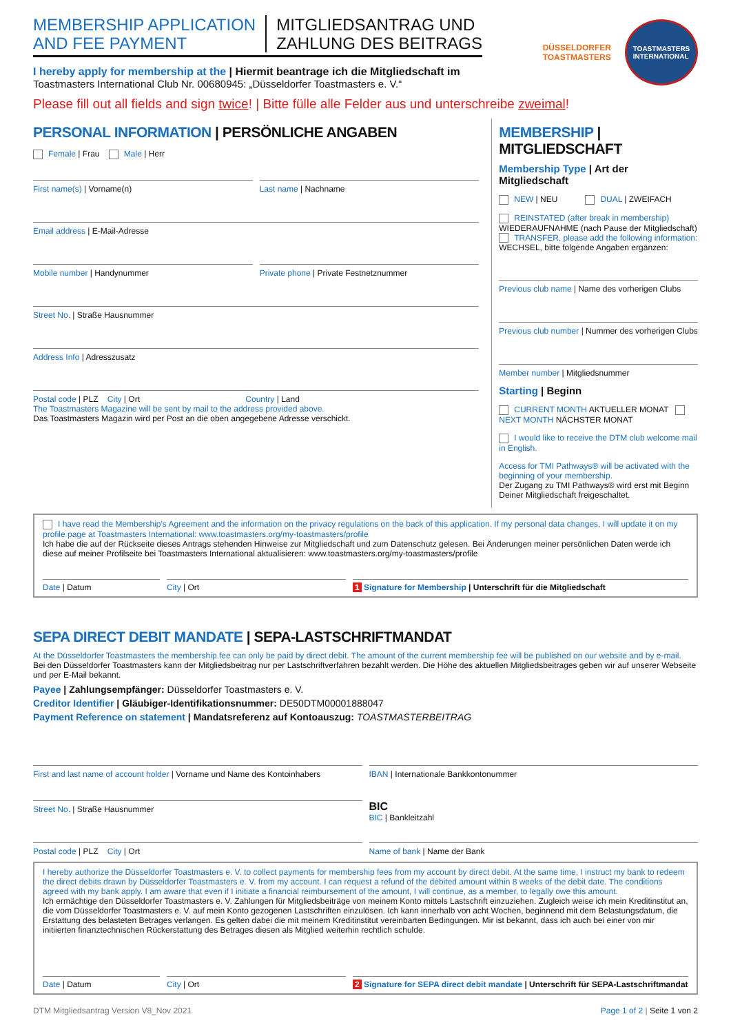MEMBERSHIP APPLICATION
AND FEE PAYMENT
MITGLIEDSANTRAG UND
ZAHLUNG DES BEITRAGS
I hereby apply for membership at the | Hiermit beantrage ich die Mitgliedschaft im
Toastmasters International Club Nr. 00680945: „Düsseldorfer Toastmasters e. V.“
DÜSSELDORFER
TOASTMASTERS
TOASTMASTERS
INTERNATIONAL
Please fill out all fields and sign twice! | Bitte fülle alle Felder aus und unterschreibe zweimal!
PERSONAL INFORMATION | PERSÖNLICHE ANGABEN
Female | Frau Male | Herr
First name(s) | Vorname(n) Last name | Nachname
Email address | E-Mail-Adresse
Mobile number | Handynummer Private phone | Private Festnetznummer
Street No. | Straße Hausnummer
Address Info | Adresszusatz
Postal code | PLZ City | Ort Country | Land
The Toastmasters Magazine will be sent by mail to the address provided above.
Das Toastmasters Magazin wird per Post an die oben angegebene Adresse verschickt.
MEMBERSHIP | MITGLIEDSCHAFT
Membership Type | Art der Mitgliedschaft
NEW | NEU DUAL | ZWEIFACH
REINSTATED (after break in membership) WIEDERAUFNAHME (nach Pause der Mitgliedschaft)
TRANSFER, please add the following information: WECHSEL, bitte folgende Angaben ergänzen:
Previous club name | Name des vorherigen Clubs
Previous club number | Nummer des vorherigen Clubs
Member number | Mitgliedsnummer
Starting | Beginn
CURRENT MONTH AKTUELLER MONAT NEXT MONTH NÄCHSTER MONAT
I would like to receive the DTM club welcome mail in English.
Access for TMI Pathways® will be activated with the beginning of your membership.
Der Zugang zu TMI Pathways® wird erst mit Beginn Deiner Mitgliedschaft freigeschaltet.
I have read the Membership's Agreement and the information on the privacy regulations on the back of this application. If my personal data changes, I will update it on my profile page at Toastmasters International: www.toastmasters.org/my-toastmasters/profile
Ich habe die auf der Rückseite dieses Antrags stehenden Hinweise zur Mitgliedschaft und zum Datenschutz gelesen. Bei Änderungen meiner persönlichen Daten werde ich diese auf meiner Profilseite bei Toastmasters International aktualisieren: www.toastmasters.org/my-toastmasters/profile
Date | Datum City | Ort 1 Signature for Membership | Unterschrift für die Mitgliedschaft
SEPA DIRECT DEBIT MANDATE | SEPA-LASTSCHRIFTMANDAT
At the Düsseldorfer Toastmasters the membership fee can only be paid by direct debit. The amount of the current membership fee will be published on our website and by e-mail.
Bei den Düsseldorfer Toastmasters kann der Mitgliedsbeitrag nur per Lastschriftverfahren bezahlt werden. Die Höhe des aktuellen Mitgliedsbeitrages geben wir auf unserer Webseite und per E-Mail bekannt.
Payee | Zahlungsempfänger: Düsseldorfer Toastmasters e. V.
Creditor Identifier | Gläubiger-Identifikationsnummer: DE50DTM00001888047
Payment Reference on statement | Mandatsreferenz auf Kontoauszug: TOASTMASTERBEITRAG
First and last name of account holder | Vorname und Name des Kontoinhabers
IBAN | Internationale Bankkontonummer
Street No. | Straße Hausnummer
BIC
BIC | Bankleitzahl
Postal code | PLZ City | Ort
Name of bank | Name der Bank
I hereby authorize the Düsseldorfer Toastmasters e. V. to collect payments for membership fees from my account by direct debit. At the same time, I instruct my bank to redeem the direct debits drawn by Düsseldorfer Toastmasters e. V. from my account. I can request a refund of the debited amount within 8 weeks of the debit date. The conditions agreed with my bank apply. I am aware that even if I initiate a financial reimbursement of the amount, I will continue, as a member, to legally owe this amount.
Ich ermächtige den Düsseldorfer Toastmasters e. V. Zahlungen für Mitgliedsbeiträge von meinem Konto mittels Lastschrift einzuziehen. Zugleich weise ich mein Kreditinstitut an, die vom Düsseldorfer Toastmasters e. V. auf mein Konto gezogenen Lastschriften einzulösen. Ich kann innerhalb von acht Wochen, beginnend mit dem Belastungsdatum, die Erstattung des belasteten Betrages verlangen. Es gelten dabei die mit meinem Kreditinstitut vereinbarten Bedingungen. Mir ist bekannt, dass ich auch bei einer von mir initiierten finanztechnischen Rückerstattung des Betrages diesen als Mitglied weiterhin rechtlich schulde.
Date | Datum City | Ort 2 Signature for SEPA direct debit mandate | Unterschrift für SEPA-Lastschriftmandat
DTM Mitgliedsantrag Version V8_Nov 2021 Page 1 of 2 | Seite 1 von 2